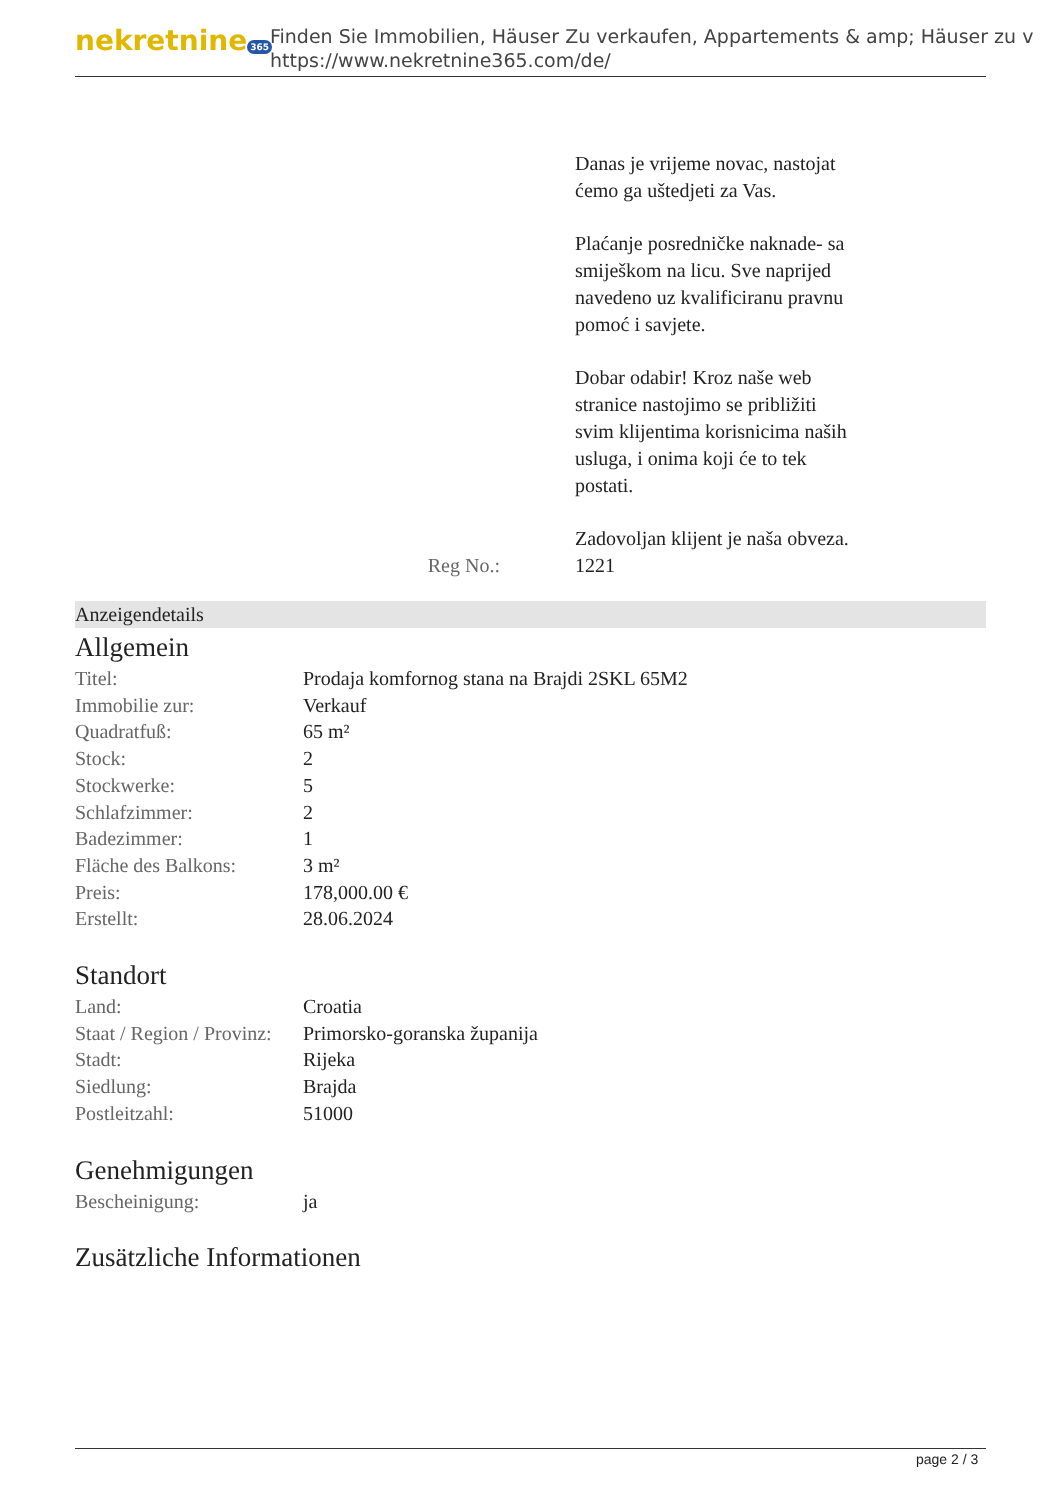nekretnine 365
Finden Sie Immobilien, Häuser Zu verkaufen, Appartements & amp; Häuser zu v
https://www.nekretnine365.com/de/
Danas je vrijeme novac, nastojat ćemo ga uštedjeti za Vas.
Plaćanje posredničke naknade- sa smiješkom na licu. Sve naprijed navedeno uz kvalificiranu pravnu pomoć i savjete.
Dobar odabir! Kroz naše web stranice nastojimo se približiti svim klijentima korisnicima naših usluga, i onima koji će to tek postati.
Zadovoljan klijent je naša obveza.
Reg No.: 1221
Anzeigendetails
Allgemein
| Titel: | Prodaja komfornog stana na Brajdi 2SKL 65M2 |
| Immobilie zur: | Verkauf |
| Quadratfuß: | 65 m² |
| Stock: | 2 |
| Stockwerke: | 5 |
| Schlafzimmer: | 2 |
| Badezimmer: | 1 |
| Fläche des Balkons: | 3 m² |
| Preis: | 178,000.00 € |
| Erstellt: | 28.06.2024 |
Standort
| Land: | Croatia |
| Staat / Region / Provinz: | Primorsko-goranska županija |
| Stadt: | Rijeka |
| Siedlung: | Brajda |
| Postleitzahl: | 51000 |
Genehmigungen
| Bescheinigung: | ja |
Zusätzliche Informationen
page 2 / 3